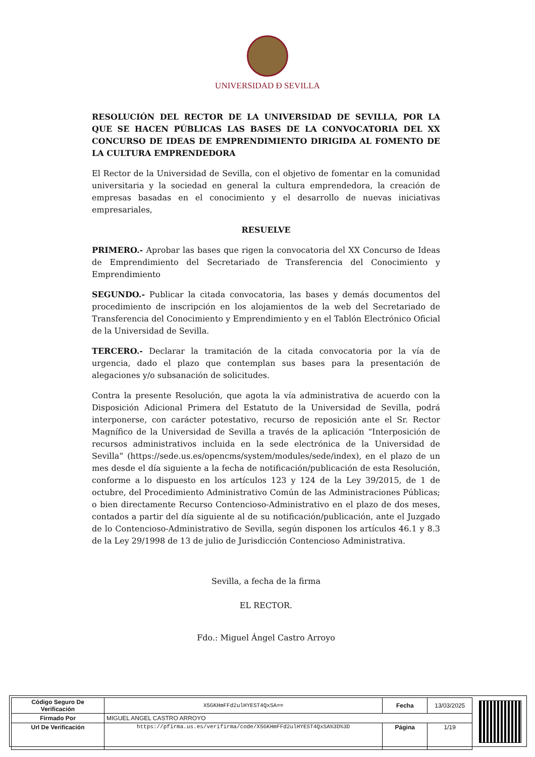UNIVERSIDAD Ð SEVILLA
RESOLUCIÓN DEL RECTOR DE LA UNIVERSIDAD DE SEVILLA, POR LA QUE SE HACEN PÚBLICAS LAS BASES DE LA CONVOCATORIA DEL XX CONCURSO DE IDEAS DE EMPRENDIMIENTO DIRIGIDA AL FOMENTO DE LA CULTURA EMPRENDEDORA
El Rector de la Universidad de Sevilla, con el objetivo de fomentar en la comunidad universitaria y la sociedad en general la cultura emprendedora, la creación de empresas basadas en el conocimiento y el desarrollo de nuevas iniciativas empresariales,
RESUELVE
PRIMERO.- Aprobar las bases que rigen la convocatoria del XX Concurso de Ideas de Emprendimiento del Secretariado de Transferencia del Conocimiento y Emprendimiento
SEGUNDO.- Publicar la citada convocatoria, las bases y demás documentos del procedimiento de inscripción en los alojamientos de la web del Secretariado de Transferencia del Conocimiento y Emprendimiento y en el Tablón Electrónico Oficial de la Universidad de Sevilla.
TERCERO.- Declarar la tramitación de la citada convocatoria por la vía de urgencia, dado el plazo que contemplan sus bases para la presentación de alegaciones y/o subsanación de solicitudes.
Contra la presente Resolución, que agota la vía administrativa de acuerdo con la Disposición Adicional Primera del Estatuto de la Universidad de Sevilla, podrá interponerse, con carácter potestativo, recurso de reposición ante el Sr. Rector Magnífico de la Universidad de Sevilla a través de la aplicación “Interposición de recursos administrativos incluida en la sede electrónica de la Universidad de Sevilla” (https://sede.us.es/opencms/system/modules/sede/index), en el plazo de un mes desde el día siguiente a la fecha de notificación/publicación de esta Resolución, conforme a lo dispuesto en los artículos 123 y 124 de la Ley 39/2015, de 1 de octubre, del Procedimiento Administrativo Común de las Administraciones Públicas; o bien directamente Recurso Contencioso-Administrativo en el plazo de dos meses, contados a partir del día siguiente al de su notificación/publicación, ante el Juzgado de lo Contencioso-Administrativo de Sevilla, según disponen los artículos 46.1 y 8.3 de la Ley 29/1998 de 13 de julio de Jurisdicción Contencioso Administrativa.
Sevilla, a fecha de la firma
EL RECTOR.
Fdo.: Miguel Ángel Castro Arroyo
| Código Seguro De Verificación | X5GKHmFFd2ulHYEST4QxSA== | Fecha | 13/03/2025 |
| Firmado Por | MIGUEL ANGEL CASTRO ARROYO | | |
| Url De Verificación | https://pfirma.us.es/verifirma/code/X5GKHmFFd2ulHYEST4QxSA%3D%3D | Página | 1/19 |